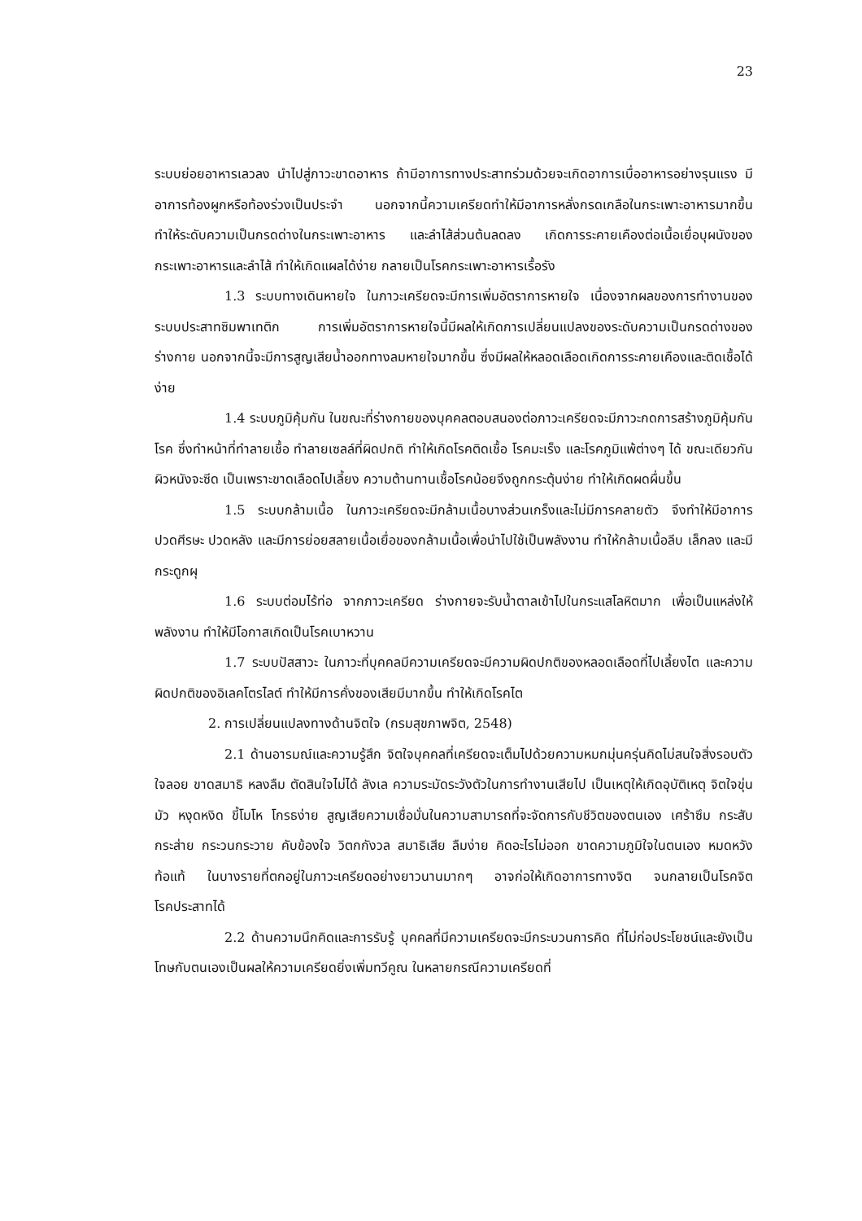23
ระบบย่อยอาหารเลวลง นำไปสู่ภาวะขาดอาหาร ถ้ามีอาการทางประสาทร่วมด้วยจะเกิดอาการเบื่ออาหารอย่างรุนแรง มีอาการท้องผูกหรือท้องร่วงเป็นประจำ นอกจากนี้ความเครียดทำให้มีอาการหลั่งกรดเกลือในกระเพาะอาหารมากขึ้น ทำให้ระดับความเป็นกรดด่างในกระเพาะอาหาร และลำไส้ส่วนต้นลดลง เกิดการระคายเคืองต่อเนื้อเยื่อบุผนังของกระเพาะอาหารและลำไส้ ทำให้เกิดแผลได้ง่าย กลายเป็นโรคกระเพาะอาหารเรื้อรัง
1.3 ระบบทางเดินหายใจ ในภาวะเครียดจะมีการเพิ่มอัตราการหายใจ เนื่องจากผลของการทำงานของระบบประสาทซิมพาเทติก การเพิ่มอัตราการหายใจนี้มีผลให้เกิดการเปลี่ยนแปลงของระดับความเป็นกรดด่างของร่างกาย นอกจากนี้จะมีการสูญเสียน้ำออกทางลมหายใจมากขึ้น ซึ่งมีผลให้หลอดเลือดเกิดการระคายเคืองและติดเชื้อได้ง่าย
1.4 ระบบภูมิคุ้มกัน ในขณะที่ร่างกายของบุคคลตอบสนองต่อภาวะเครียดจะมีภาวะกดการสร้างภูมิคุ้มกันโรค ซึ่งทำหน้าที่ทำลายเชื้อ ทำลายเซลล์ที่ผิดปกติ ทำให้เกิดโรคติดเชื้อ โรคมะเร็ง และโรคภูมิแพ้ต่างๆ ได้ ขณะเดียวกัน ผิวหนังจะซีด เป็นเพราะขาดเลือดไปเลี้ยง ความต้านทานเชื้อโรคน้อยจึงถูกกระตุ้นง่าย ทำให้เกิดผดผื่นขึ้น
1.5 ระบบกล้ามเนื้อ ในภาวะเครียดจะมีกล้ามเนื้อบางส่วนเกร็งและไม่มีการคลายตัว จึงทำให้มีอาการ ปวดศีรษะ ปวดหลัง และมีการย่อยสลายเนื้อเยื่อของกล้ามเนื้อเพื่อนำไปใช้เป็นพลังงาน ทำให้กล้ามเนื้อลีบ เล็กลง และมีกระดูกผุ
1.6 ระบบต่อมไร้ท่อ จากภาวะเครียด ร่างกายจะรับน้ำตาลเข้าไปในกระแสโลหิตมาก เพื่อเป็นแหล่งให้พลังงาน ทำให้มีโอกาสเกิดเป็นโรคเบาหวาน
1.7 ระบบปัสสาวะ ในภาวะที่บุคคลมีความเครียดจะมีความผิดปกติของหลอดเลือดที่ไปเลี้ยงไต และความผิดปกติของอิเลคโตรไลต์ ทำให้มีการคั่งของเสียมีมากขึ้น ทำให้เกิดโรคไต
2. การเปลี่ยนแปลงทางด้านจิตใจ (กรมสุขภาพจิต, 2548)
2.1 ด้านอารมณ์และความรู้สึก จิตใจบุคคลที่เครียดจะเต็มไปด้วยความหมกมุ่นครุ่นคิดไม่สนใจสิ่งรอบตัว ใจลอย ขาดสมาธิ หลงลืม ตัดสินใจไม่ได้ ลังเล ความระมัดระวังตัวในการทำงานเสียไป เป็นเหตุให้เกิดอุบัติเหตุ จิตใจขุ่นมัว หงุดหงิด ขี้โมโห โกรธง่าย สูญเสียความเชื่อมั่นในความสามารถที่จะจัดการกับชีวิตของตนเอง เศร้าซึม กระสับกระส่าย กระวนกระวาย คับข้องใจ วิตกกังวล สมาธิเสีย ลืมง่าย คิดอะไรไม่ออก ขาดความภูมิใจในตนเอง หมดหวัง ท้อแท้ ในบางรายที่ตกอยู่ในภาวะเครียดอย่างยาวนานมากๆ อาจก่อให้เกิดอาการทางจิต จนกลายเป็นโรคจิต โรคประสาทได้
2.2 ด้านความนึกคิดและการรับรู้ บุคคลที่มีความเครียดจะมีกระบวนการคิด ที่ไม่ก่อประโยชน์และยังเป็นโทษกับตนเองเป็นผลให้ความเครียดยิ่งเพิ่มทวีคูณ ในหลายกรณีความเครียดที่